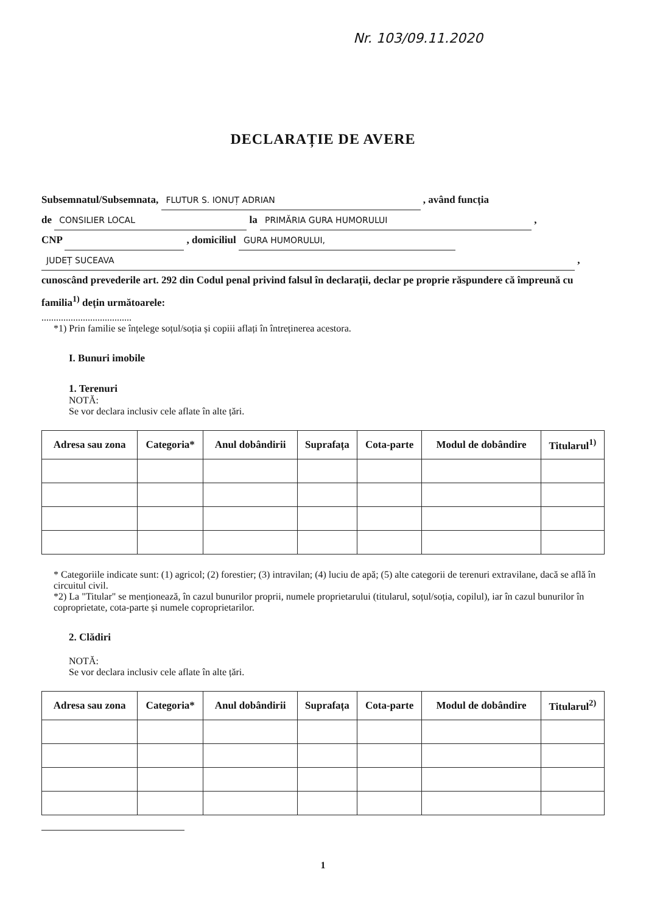Nr. 103/09.11.2020
DECLARAȚIE DE AVERE
Subsemnatul/Subsemnata, FLUTUR S. IONUȚ ADRIAN , având funcția
de CONSILIER LOCAL la PRIMĂRIA GURA HUMORULUI ,
CNP , domiciliul GURA HUMORULUI,
JUDEȚ SUCEAVA ,
cunoscând prevederile art. 292 din Codul penal privind falsul în declarații, declar pe proprie răspundere că împreună cu familia<sup>1)</sup> dețin următoarele:
.....................................
*1) Prin familie se înțelege soțul/soția și copiii aflați în întreținerea acestora.
I. Bunuri imobile
1. Terenuri
NOTĂ:
Se vor declara inclusiv cele aflate în alte țări.
| Adresa sau zona | Categoria* | Anul dobândirii | Suprafața | Cota-parte | Modul de dobândire | Titularul<sup>1)</sup> |
| --- | --- | --- | --- | --- | --- | --- |
* Categoriile indicate sunt: (1) agricol; (2) forestier; (3) intravilan; (4) luciu de apă; (5) alte categorii de terenuri extravilane, dacă se află în circuitul civil.
*2) La "Titular" se menționează, în cazul bunurilor proprii, numele proprietarului (titularul, soțul/soția, copilul), iar în cazul bunurilor în coproprietate, cota-parte și numele coproprietarilor.
2. Clădiri
NOTĂ:
Se vor declara inclusiv cele aflate în alte țări.
| Adresa sau zona | Categoria* | Anul dobândirii | Suprafața | Cota-parte | Modul de dobândire | Titularul<sup>2)</sup> |
| --- | --- | --- | --- | --- | --- | --- |
1